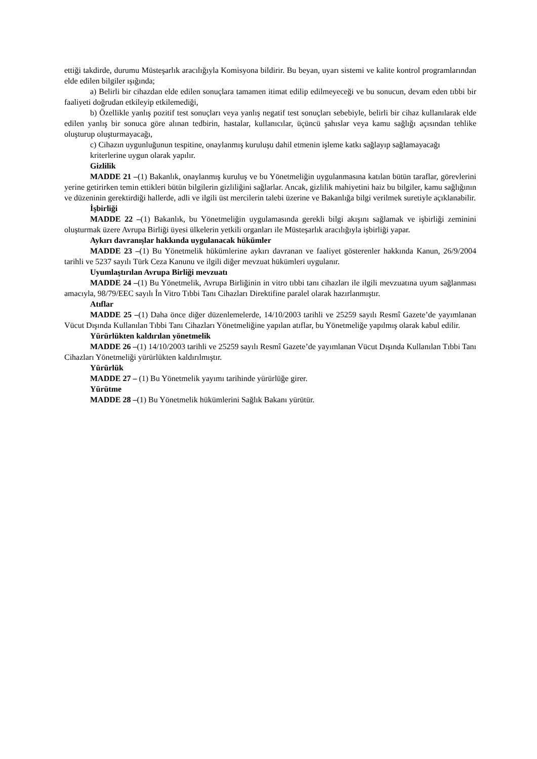ettiği takdirde, durumu Müsteşarlık aracılığıyla Komisyona bildirir. Bu beyan, uyarı sistemi ve kalite kontrol programlarından elde edilen bilgiler ışığında;
a) Belirli bir cihazdan elde edilen sonuçlara tamamen itimat edilip edilmeyeceği ve bu sonucun, devam eden tıbbi bir faaliyeti doğrudan etkileyip etkilemediği,
b) Özellikle yanlış pozitif test sonuçları veya yanlış negatif test sonuçları sebebiyle, belirli bir cihaz kullanılarak elde edilen yanlış bir sonuca göre alınan tedbirin, hastalar, kullanıcılar, üçüncü şahıslar veya kamu sağlığı açısından tehlike oluşturup oluşturmayacağı,
c) Cihazın uygunluğunun tespitine, onaylanmış kuruluşu dahil etmenin işleme katkı sağlayıp sağlamayacağı
kriterlerine uygun olarak yapılır.
Gizlilik
MADDE 21 –(1) Bakanlık, onaylanmış kuruluş ve bu Yönetmeliğin uygulanmasına katılan bütün taraflar, görevlerini yerine getirirken temin ettikleri bütün bilgilerin gizliliğini sağlarlar. Ancak, gizlilik mahiyetini haiz bu bilgiler, kamu sağlığının ve düzeninin gerektirdiği hallerde, adli ve ilgili üst mercilerin talebi üzerine ve Bakanlığa bilgi verilmek suretiyle açıklanabilir.
İşbirliği
MADDE 22 –(1) Bakanlık, bu Yönetmeliğin uygulamasında gerekli bilgi akışını sağlamak ve işbirliği zeminini oluşturmak üzere Avrupa Birliği üyesi ülkelerin yetkili organları ile Müsteşarlık aracılığıyla işbirliği yapar.
Aykırı davranışlar hakkında uygulanacak hükümler
MADDE 23 –(1) Bu Yönetmelik hükümlerine aykırı davranan ve faaliyet gösterenler hakkında Kanun, 26/9/2004 tarihli ve 5237 sayılı Türk Ceza Kanunu ve ilgili diğer mevzuat hükümleri uygulanır.
Uyumlaştırılan Avrupa Birliği mevzuatı
MADDE 24 –(1) Bu Yönetmelik, Avrupa Birliğinin in vitro tıbbi tanı cihazları ile ilgili mevzuatına uyum sağlanması amacıyla, 98/79/EEC sayılı İn Vitro Tıbbi Tanı Cihazları Direktifine paralel olarak hazırlanmıştır.
Atıflar
MADDE 25 –(1) Daha önce diğer düzenlemelerde, 14/10/2003 tarihli ve 25259 sayılı Resmî Gazete’de yayımlanan Vücut Dışında Kullanılan Tıbbi Tanı Cihazları Yönetmeliğine yapılan atıflar, bu Yönetmeliğe yapılmış olarak kabul edilir.
Yürürlükten kaldırılan yönetmelik
MADDE 26 –(1) 14/10/2003 tarihli ve 25259 sayılı Resmî Gazete’de yayımlanan Vücut Dışında Kullanılan Tıbbi Tanı Cihazları Yönetmeliği yürürlükten kaldırılmıştır.
Yürürlük
MADDE 27 – (1) Bu Yönetmelik yayımı tarihinde yürürlüğe girer.
Yürütme
MADDE 28 –(1) Bu Yönetmelik hükümlerini Sağlık Bakanı yürütür.